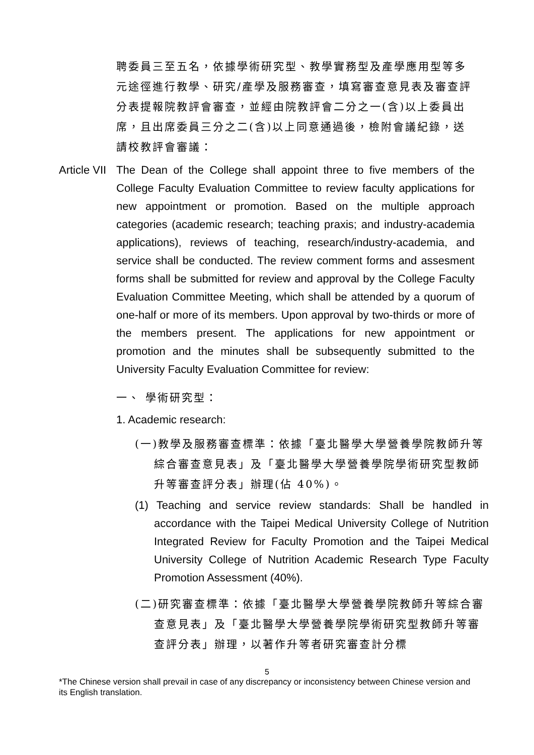聘委員三至五名，依據學術研究型、教學實務型及產學應用型等多元途徑進行教學、研究/產學及服務審查，填寫審查意見表及審查評分表提報院教評會審查，並經由院教評會二分之一(含)以上委員出席，且出席委員三分之二(含)以上同意通過後，檢附會議紀錄，送請校教評會審議：
Article VII
The Dean of the College shall appoint three to five members of the College Faculty Evaluation Committee to review faculty applications for new appointment or promotion. Based on the multiple approach categories (academic research; teaching praxis; and industry-academia applications), reviews of teaching, research/industry-academia, and service shall be conducted. The review comment forms and assesment forms shall be submitted for review and approval by the College Faculty Evaluation Committee Meeting, which shall be attended by a quorum of one-half or more of its members. Upon approval by two-thirds or more of the members present. The applications for new appointment or promotion and the minutes shall be subsequently submitted to the University Faculty Evaluation Committee for review:
一、 學術研究型：
1. Academic research:
(一)教學及服務審查標準：依據「臺北醫學大學營養學院教師升等綜合審查意見表」及「臺北醫學大學營養學院學術研究型教師升等審查評分表」辦理(佔 40%)。
(1) Teaching and service review standards: Shall be handled in accordance with the Taipei Medical University College of Nutrition Integrated Review for Faculty Promotion and the Taipei Medical University College of Nutrition Academic Research Type Faculty Promotion Assessment (40%).
(二)研究審查標準：依據「臺北醫學大學營養學院教師升等綜合審查意見表」及「臺北醫學大學營養學院學術研究型教師升等審查評分表」辦理，以著作升等者研究審查計分標
5
*The Chinese version shall prevail in case of any discrepancy or inconsistency between Chinese version and its English translation.